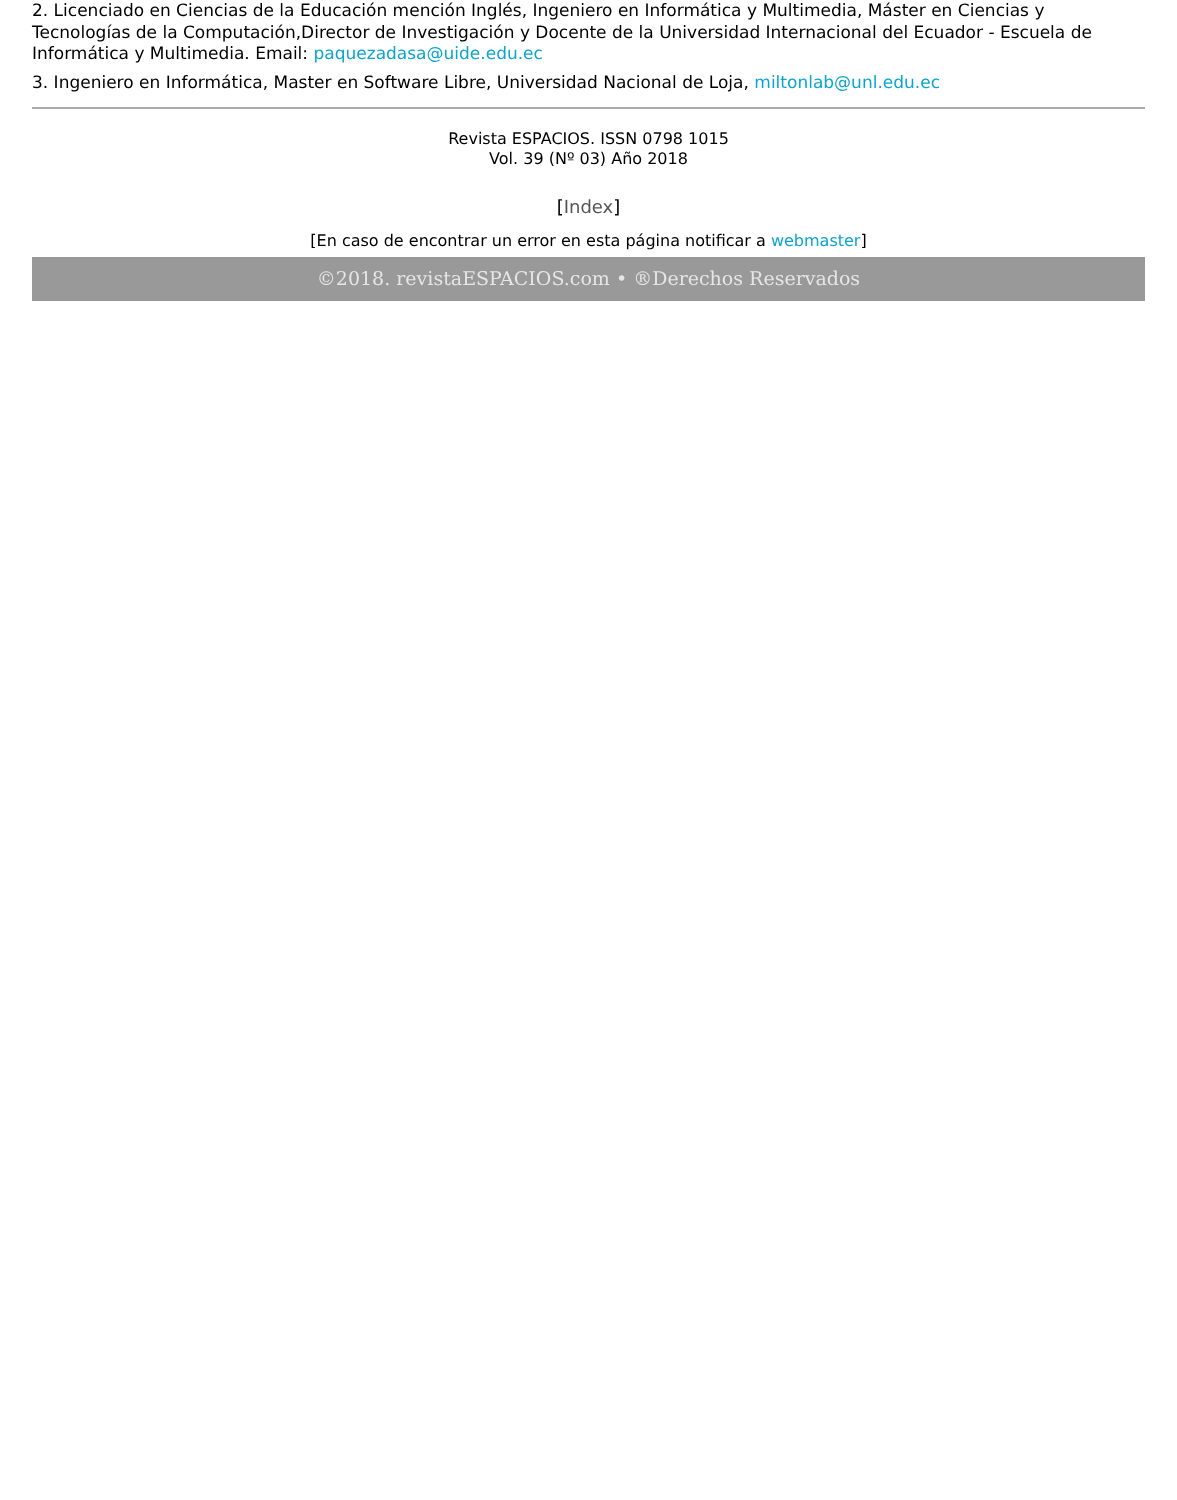2. Licenciado en Ciencias de la Educación mención Inglés, Ingeniero en Informática y Multimedia, Máster en Ciencias y Tecnologías de la Computación,Director de Investigación y Docente de la Universidad Internacional del Ecuador - Escuela de Informática y Multimedia. Email: paquezadasa@uide.edu.ec
3. Ingeniero en Informática, Master en Software Libre, Universidad Nacional de Loja, miltonlab@unl.edu.ec
Revista ESPACIOS. ISSN 0798 1015
Vol. 39 (Nº 03) Año 2018
[Index]
[En caso de encontrar un error en esta página notificar a webmaster]
©2018. revistaESPACIOS.com • ®Derechos Reservados